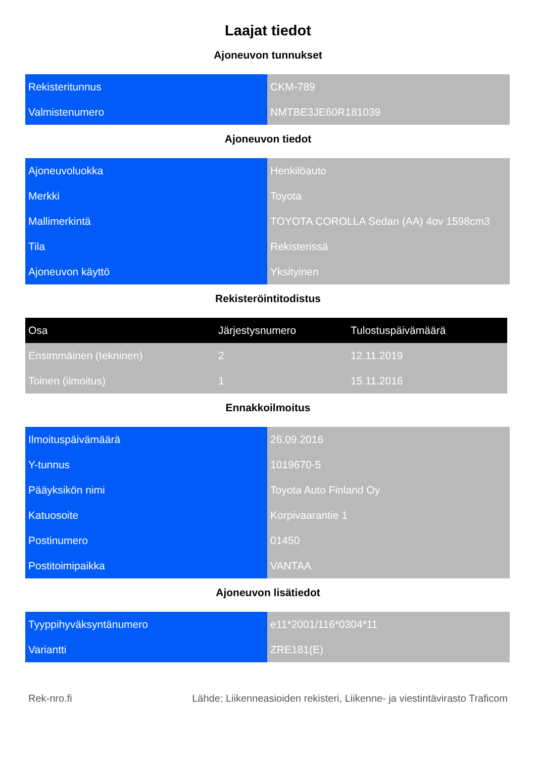Laajat tiedot
Ajoneuvon tunnukset
| Rekisteritunnus | CKM-789 |
| Valmistenumero | NMTBE3JE60R181039 |
Ajoneuvon tiedot
| Ajoneuvoluokka | Henkilöauto |
| Merkki | Toyota |
| Mallimerkintä | TOYOTA COROLLA Sedan (AA) 4ov 1598cm3 |
| Tila | Rekisterissä |
| Ajoneuvon käyttö | Yksityinen |
Rekisteröintitodistus
| Osa | Järjestysnumero | Tulostuspäivämäärä |
| --- | --- | --- |
| Ensimmäinen (tekninen) | 2 | 12.11.2019 |
| Toinen (ilmoitus) | 1 | 15.11.2016 |
Ennakkoilmoitus
| Ilmoituspäivämäärä | 26.09.2016 |
| Y-tunnus | 1019670-5 |
| Pääyksikön nimi | Toyota Auto Finland Oy |
| Katuosoite | Korpivaarantie 1 |
| Postinumero | 01450 |
| Postitoimipaikka | VANTAA |
Ajoneuvon lisätiedot
| Tyyppihyväksyntänumero | e11*2001/116*0304*11 |
| Variantti | ZRE181(E) |
Rek-nro.fi Lähde: Liikenneasioiden rekisteri, Liikenne- ja viestintävirasto Traficom